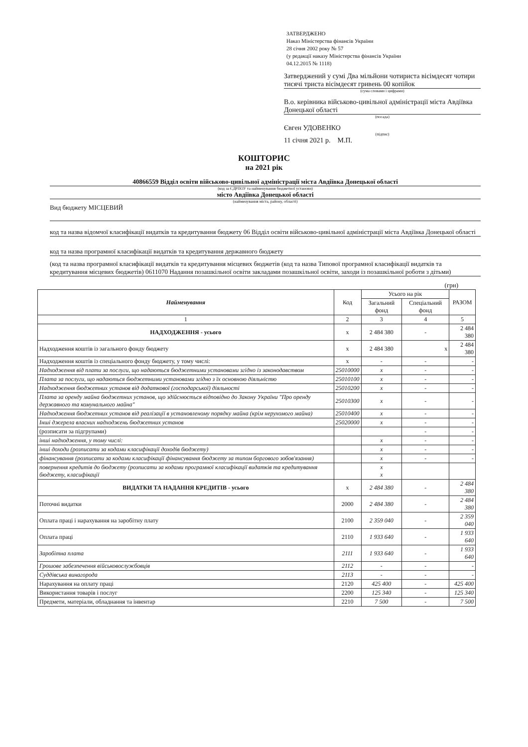ЗАТВЕРДЖЕНО
Наказ Міністерства фінансів України
28 січня 2002 року № 57
(у редакції наказу Міністерства фінансів України
04.12.2015 № 1118)
Затверджений у сумі Два мільйони чотириста вісімдесят чотири тисячі триста вісімдесят гривень 00 копійок
(сума словами і цифрами)
В.о. керівника військово-цивільної адміністрації міста Авдіївка Донецької області
(посада)
Євген УДОВЕНКО
(підпис)
11 січня 2021 р. М.П.
КОШТОРИС
на 2021 рік
40866559 Відділ освіти військово-цивільної адміністрації міста Авдіївка Донецької області
(код за ЄДРПОУ та найменування бюджетної установи)
місто Авдіївка Донецької області
(найменування міста, району, області)
Вид бюджету МІСЦЕВИЙ
код та назва відомчої класифікації видатків та кредитування бюджету 06 Відділ освіти військово-цивільної адміністрації міста Авдіївка Донецької області
код та назва програмної класифікації видатків та кредитування державного бюджету
(код та назва програмної класифікації видатків та кредитування місцевих бюджетів (код та назва Типової програмної класифікації видатків та кредитування місцевих бюджетів) 0611070 Надання позашкільної освіти закладами позашкільної освіти, заходи із позашкільної роботи з дітьми)
(грн)
| Найменування | Код | Усього на рік | | РАЗОМ |
| --- | --- | --- | --- | --- |
| | | Загальний фонд | Спеціальний фонд | |
| 1 | 2 | 3 | 4 | 5 |
| НАДХОДЖЕННЯ - усього | х | 2 484 380 | - | 2 484 380 |
| Надходження коштів із загального фонду бюджету | х | 2 484 380 | х | 2 484 380 |
| Надходження коштів із спеціального фонду бюджету, у тому числі: | х | - | - | - |
| Надходження від плати за послуги, що надаються бюджетними установами згідно із законодавством | 25010000 | х | - | - |
| Плата за послуги, що надаються бюджетними установами згідно з їх основною діяльністю | 25010100 | х | - | - |
| Надходження бюджетних установ від додаткової (господарської) діяльності | 25010200 | х | - | - |
| Плата за оренду майна бюджетних установ, що здійснюється відповідно до Закону України "Про оренду державного та комунального майна" | 25010300 | х | - | - |
| Надходження бюджетних установ від реалізації в установленому порядку майна (крім нерухомого майна) | 25010400 | х | - | - |
| Інші джерела власних надходжень бюджетних установ | 25020000 | х | - | - |
| (розписати за підгрупами) | | | - | - |
| інші надходження, у тому числі: | | х | - | - |
| інші доходи (розписати за кодами класифікації доходів бюджету) | | х | - | - |
| фінансування (розписати за кодами класифікації фінансування бюджету за типом боргового зобов'язання) | | х | - | - |
| повернення кредитів до бюджету (розписати за кодами програмної класифікації видатків та кредитування бюджету, класифікації | | х х | | |
| ВИДАТКИ ТА НАДАННЯ КРЕДИТІВ - усього | х | 2 484 380 | - | 2 484 380 |
| Поточні видатки | 2000 | 2 484 380 | - | 2 484 380 |
| Оплата праці і нарахування на заробітну плату | 2100 | 2 359 040 | - | 2 359 040 |
| Оплата праці | 2110 | 1 933 640 | - | 1 933 640 |
| Заробітна плата | 2111 | 1 933 640 | - | 1 933 640 |
| Грошове забезпечення військовослужбовців | 2112 | - | - | - |
| Суддівська винагорода | 2113 | - | - | - |
| Нарахування на оплату праці | 2120 | 425 400 | - | 425 400 |
| Використання товарів і послуг | 2200 | 125 340 | - | 125 340 |
| Предмети, матеріали, обладнання та інвентар | 2210 | 7 500 | - | 7 500 |